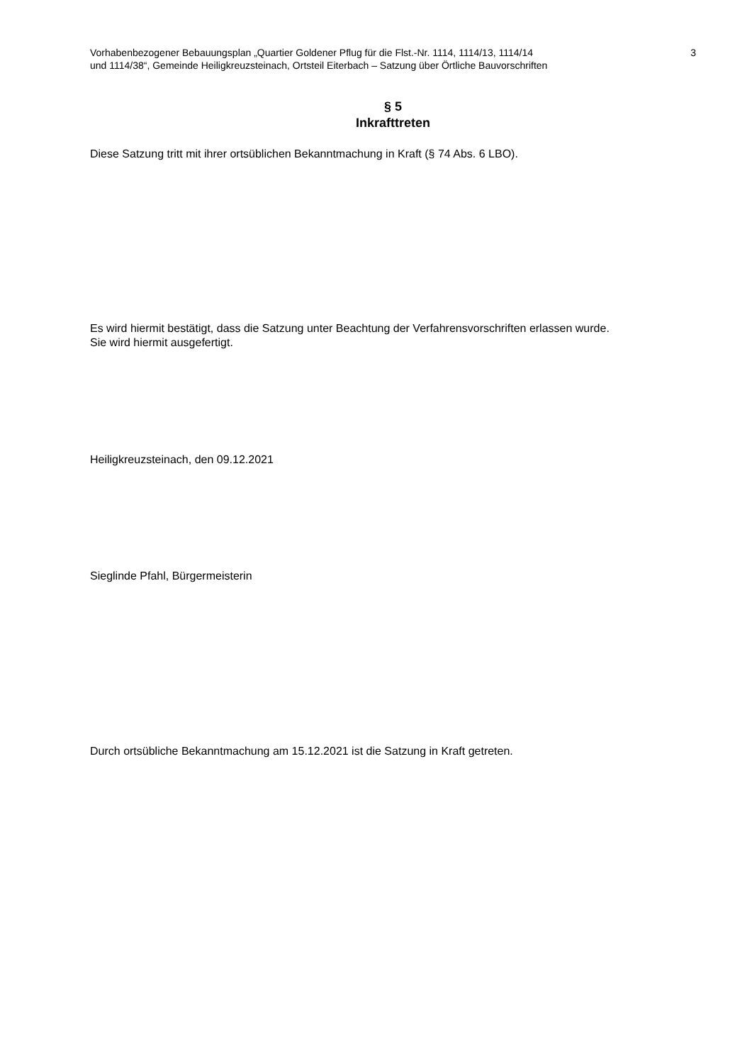Vorhabenbezogener Bebauungsplan „Quartier Goldener Pflug für die Flst.-Nr. 1114, 1114/13, 1114/14
und 1114/38“, Gemeinde Heiligkreuzsteinach, Ortsteil Eiterbach – Satzung über Örtliche Bauvorschriften
3
§ 5
Inkrafttreten
Diese Satzung tritt mit ihrer ortsüblichen Bekanntmachung in Kraft (§ 74 Abs. 6 LBO).
Es wird hiermit bestätigt, dass die Satzung unter Beachtung der Verfahrensvorschriften erlassen wurde.
Sie wird hiermit ausgefertigt.
Heiligkreuzsteinach, den 09.12.2021
Sieglinde Pfahl, Bürgermeisterin
Durch ortsübliche Bekanntmachung am 15.12.2021 ist die Satzung in Kraft getreten.